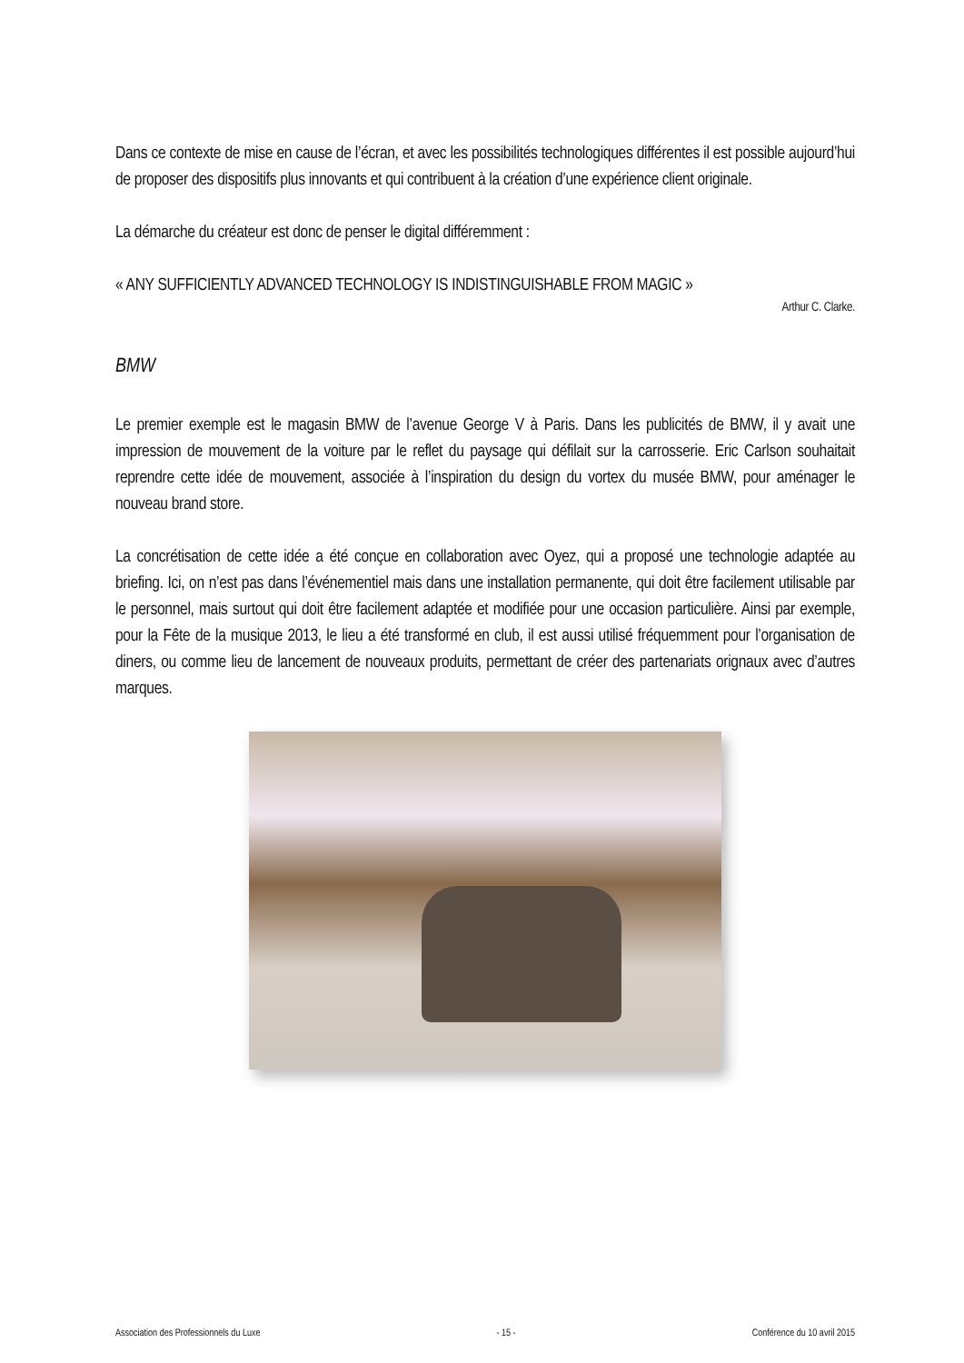Dans ce contexte de mise en cause de l’écran, et avec les possibilités technologiques différentes il est possible aujourd’hui de proposer des dispositifs plus innovants et qui contribuent à la création d’une expérience client originale.
La démarche du créateur est donc de penser le digital différemment :
« ANY SUFFICIENTLY ADVANCED TECHNOLOGY IS INDISTINGUISHABLE FROM MAGIC »
Arthur C. Clarke.
BMW
Le premier exemple est le magasin BMW de l’avenue George V à Paris. Dans les publicités de BMW, il y avait une impression de mouvement de la voiture par le reflet du paysage qui défilait sur la carrosserie. Eric Carlson souhaitait reprendre cette idée de mouvement, associée à l’inspiration du design du vortex du musée BMW, pour aménager le nouveau brand store.
La concrétisation de cette idée a été conçue en collaboration avec Oyez, qui a proposé une technologie adaptée au briefing. Ici, on n’est pas dans l’événementiel mais dans une installation permanente, qui doit être facilement utilisable par le personnel, mais surtout qui doit être facilement adaptée et modifiée pour une occasion particulière. Ainsi par exemple, pour la Fête de la musique 2013, le lieu a été transformé en club, il est aussi utilisé fréquemment pour l’organisation de diners, ou comme lieu de lancement de nouveaux produits, permettant de créer des partenariats orignaux avec d’autres marques.
Association des Professionnels du Luxe - 15 - Conférence du 10 avril 2015